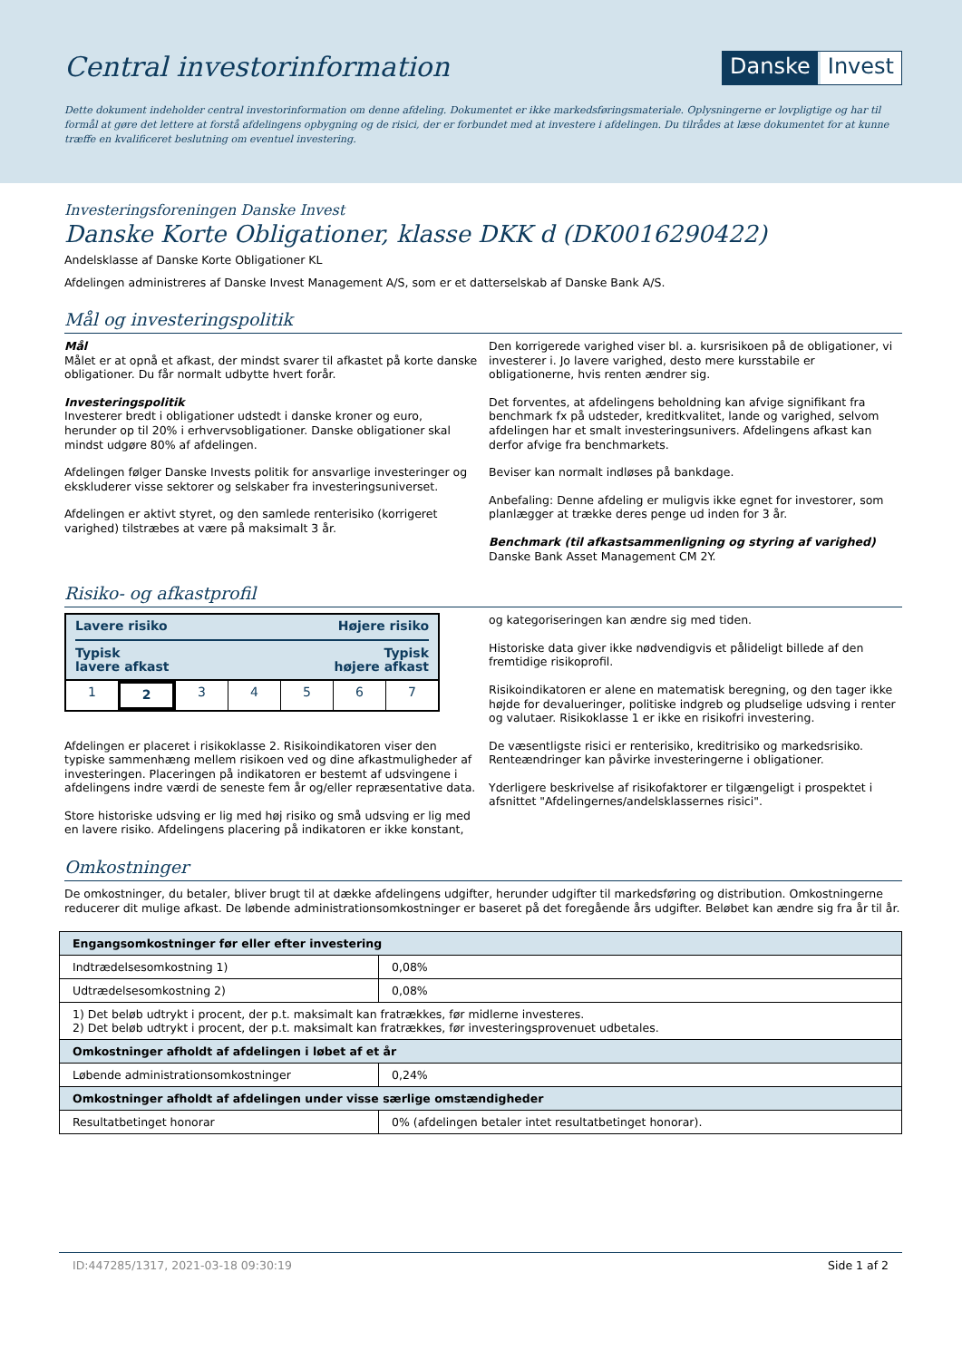Central investorinformation
Danske Invest
Dette dokument indeholder central investorinformation om denne afdeling. Dokumentet er ikke markedsføringsmateriale. Oplysningerne er lovpligtige og har til formål at gøre det lettere at forstå afdelingens opbygning og de risici, der er forbundet med at investere i afdelingen. Du tilrådes at læse dokumentet for at kunne træffe en kvalificeret beslutning om eventuel investering.
Investeringsforeningen Danske Invest
Danske Korte Obligationer, klasse DKK d (DK0016290422)
Andelsklasse af Danske Korte Obligationer KL
Afdelingen administreres af Danske Invest Management A/S, som er et datterselskab af Danske Bank A/S.
Mål og investeringspolitik
Mål
Målet er at opnå et afkast, der mindst svarer til afkastet på korte danske obligationer. Du får normalt udbytte hvert forår.
Investeringspolitik
Investerer bredt i obligationer udstedt i danske kroner og euro, herunder op til 20% i erhvervsobligationer. Danske obligationer skal mindst udgøre 80% af afdelingen.
Afdelingen følger Danske Invests politik for ansvarlige investeringer og ekskluderer visse sektorer og selskaber fra investeringsuniverset.
Afdelingen er aktivt styret, og den samlede renterisiko (korrigeret varighed) tilstræbes at være på maksimalt 3 år.
Den korrigerede varighed viser bl. a. kursrisikoen på de obligationer, vi investerer i. Jo lavere varighed, desto mere kursstabile er obligationerne, hvis renten ændrer sig.
Det forventes, at afdelingens beholdning kan afvige signifikant fra benchmark fx på udsteder, kreditkvalitet, lande og varighed, selvom afdelingen har et smalt investeringsunivers. Afdelingens afkast kan derfor afvige fra benchmarkets.
Beviser kan normalt indløses på bankdage.
Anbefaling: Denne afdeling er muligvis ikke egnet for investorer, som planlægger at trække deres penge ud inden for 3 år.
Benchmark (til afkastsammenligning og styring af varighed)
Danske Bank Asset Management CM 2Y.
Risiko- og afkastprofil
Lavere risiko Højere risiko
Typisk
lavere afkast Typisk
højere afkast
1 2 3 4 5 6 7
Afdelingen er placeret i risikoklasse 2. Risikoindikatoren viser den typiske sammenhæng mellem risikoen ved og dine afkastmuligheder af investeringen. Placeringen på indikatoren er bestemt af udsvingene i afdelingens indre værdi de seneste fem år og/eller repræsentative data.
Store historiske udsving er lig med høj risiko og små udsving er lig med en lavere risiko. Afdelingens placering på indikatoren er ikke konstant, og kategoriseringen kan ændre sig med tiden.
Historiske data giver ikke nødvendigvis et pålideligt billede af den fremtidige risikoprofil.
Risikoindikatoren er alene en matematisk beregning, og den tager ikke højde for devalueringer, politiske indgreb og pludselige udsving i renter og valutaer. Risikoklasse 1 er ikke en risikofri investering.
De væsentligste risici er renterisiko, kreditrisiko og markedsrisiko. Renteændringer kan påvirke investeringerne i obligationer.
Yderligere beskrivelse af risikofaktorer er tilgængeligt i prospektet i afsnittet "Afdelingernes/andelsklassernes risici".
Omkostninger
De omkostninger, du betaler, bliver brugt til at dække afdelingens udgifter, herunder udgifter til markedsføring og distribution. Omkostningerne reducerer dit mulige afkast. De løbende administrationsomkostninger er baseret på det foregående års udgifter. Beløbet kan ændre sig fra år til år.
| Engangsomkostninger før eller efter investering | |
| --- | --- |
| Indtrædelsesomkostning 1) | 0,08% |
| Udtrædelsesomkostning 2) | 0,08% |
| 1) Det beløb udtrykt i procent, der p.t. maksimalt kan fratrækkes, før midlerne investeres. 2) Det beløb udtrykt i procent, der p.t. maksimalt kan fratrækkes, før investeringsprovenuet udbetales. | |
| Omkostninger afholdt af afdelingen i løbet af et år | |
| Løbende administrationsomkostninger | 0,24% |
| Omkostninger afholdt af afdelingen under visse særlige omstændigheder | |
| Resultatbetinget honorar | 0% (afdelingen betaler intet resultatbetinget honorar). |
ID:447285/1317, 2021-03-18 09:30:19 Side 1 af 2